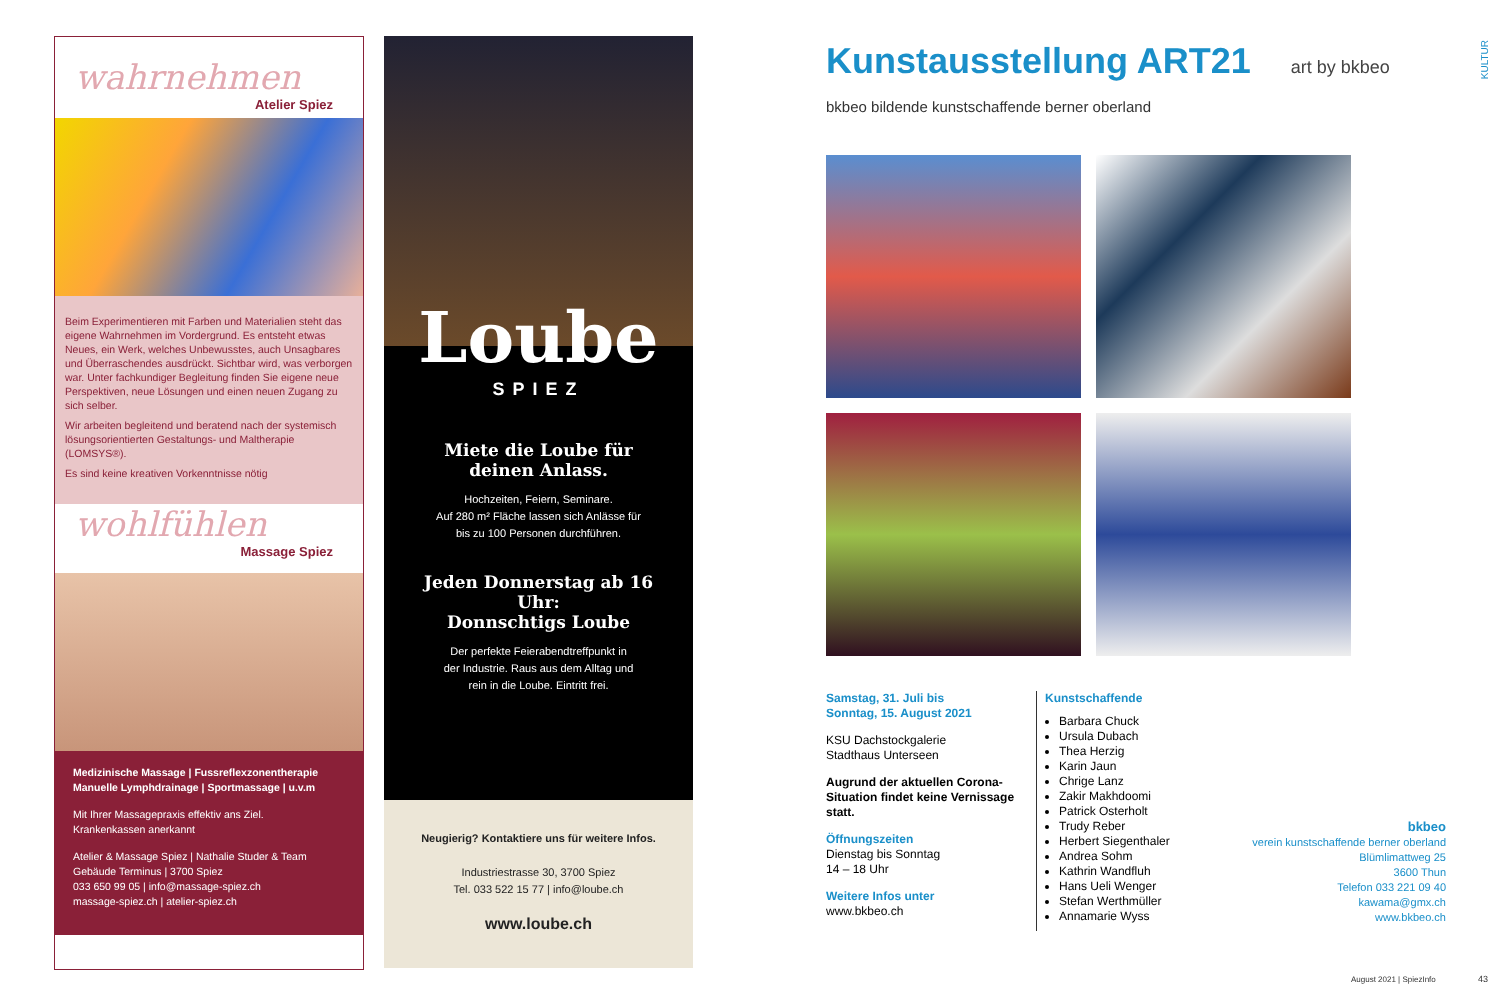wahrnehmen
Atelier Spiez
Beim Experimentieren mit Farben und Materialien steht das eigene Wahrnehmen im Vordergrund. Es entsteht etwas Neues, ein Werk, welches Unbewusstes, auch Unsagbares und Überraschendes ausdrückt. Sichtbar wird, was verborgen war. Unter fachkundiger Begleitung finden Sie eigene neue Perspektiven, neue Lösungen und einen neuen Zugang zu sich selber.
Wir arbeiten begleitend und beratend nach der systemisch lösungsorientierten Gestaltungs- und Maltherapie (LOMSYS®).
Es sind keine kreativen Vorkenntnisse nötig
wohlfühlen
Massage Spiez
Medizinische Massage | Fussreflexzonentherapie
Manuelle Lymphdrainage | Sportmassage | u.v.m
Mit Ihrer Massagepraxis effektiv ans Ziel.
Krankenkassen anerkannt
Atelier & Massage Spiez | Nathalie Studer & Team
Gebäude Terminus | 3700 Spiez
033 650 99 05 | info@massage-spiez.ch
massage-spiez.ch | atelier-spiez.ch
Loube
SPIEZ
Miete die Loube für
deinen Anlass.
Hochzeiten, Feiern, Seminare.
Auf 280 m² Fläche lassen sich Anlässe für
bis zu 100 Personen durchführen.
Jeden Donnerstag ab 16 Uhr:
Donnschtigs Loube
Der perfekte Feierabendtreffpunkt in
der Industrie. Raus aus dem Alltag und
rein in die Loube. Eintritt frei.
Neugierig? Kontaktiere uns für weitere Infos.
Industriestrasse 30, 3700 Spiez
Tel. 033 522 15 77 | info@loube.ch
www.loube.ch
KULTUR
Kunstausstellung ART21 art by bkbeo
bkbeo bildende kunstschaffende berner oberland
Samstag, 31. Juli bis
Sonntag, 15. August 2021
KSU Dachstockgalerie
Stadthaus Unterseen
Augrund der aktuellen Corona-Situation findet keine Vernissage statt.
Öffnungszeiten
Dienstag bis Sonntag
14 – 18 Uhr
Weitere Infos unter
www.bkbeo.ch
Kunstschaffende
Barbara Chuck
Ursula Dubach
Thea Herzig
Karin Jaun
Chrige Lanz
Zakir Makhdoomi
Patrick Osterholt
Trudy Reber
Herbert Siegenthaler
Andrea Sohm
Kathrin Wandfluh
Hans Ueli Wenger
Stefan Werthmüller
Annamarie Wyss
bkbeo
verein kunstschaffende berner oberland
Blümlimattweg 25
3600 Thun
Telefon 033 221 09 40
kawama@gmx.ch
www.bkbeo.ch
August 2021 | SpiezInfo 43